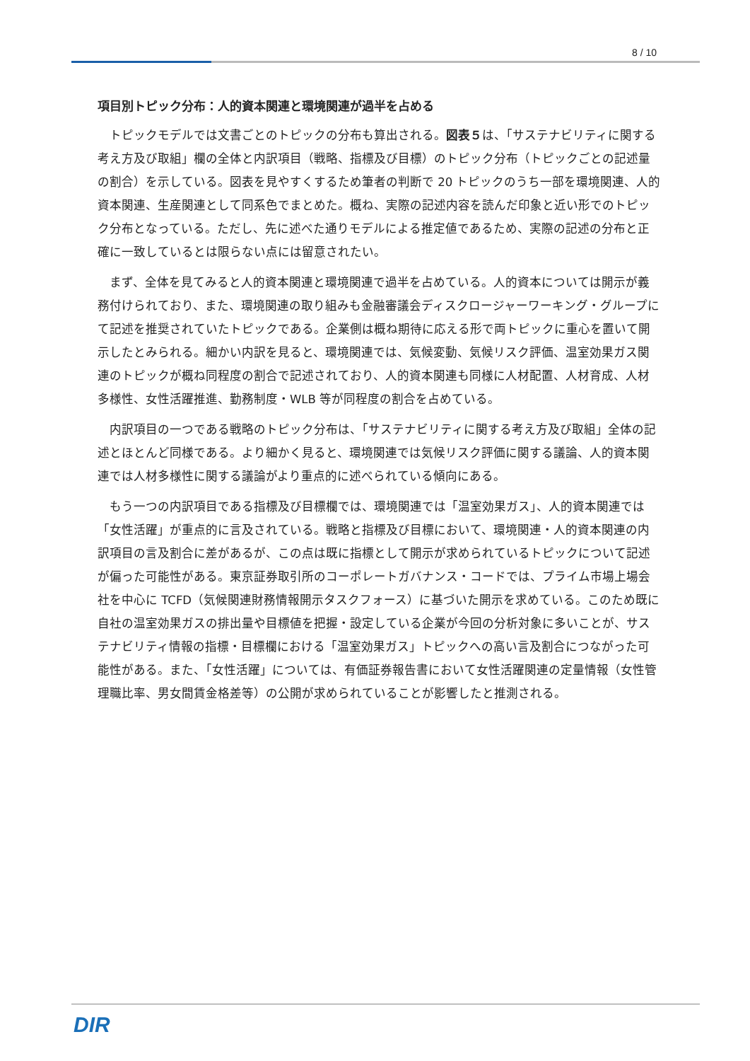8 / 10
項目別トピック分布：人的資本関連と環境関連が過半を占める
トピックモデルでは文書ごとのトピックの分布も算出される。図表５は、「サステナビリティに関する考え方及び取組」欄の全体と内訳項目（戦略、指標及び目標）のトピック分布（トピックごとの記述量の割合）を示している。図表を見やすくするため筆者の判断で 20 トピックのうち一部を環境関連、人的資本関連、生産関連として同系色でまとめた。概ね、実際の記述内容を読んだ印象と近い形でのトピック分布となっている。ただし、先に述べた通りモデルによる推定値であるため、実際の記述の分布と正確に一致しているとは限らない点には留意されたい。
まず、全体を見てみると人的資本関連と環境関連で過半を占めている。人的資本については開示が義務付けられており、また、環境関連の取り組みも金融審議会ディスクロージャーワーキング・グループにて記述を推奨されていたトピックである。企業側は概ね期待に応える形で両トピックに重心を置いて開示したとみられる。細かい内訳を見ると、環境関連では、気候変動、気候リスク評価、温室効果ガス関連のトピックが概ね同程度の割合で記述されており、人的資本関連も同様に人材配置、人材育成、人材多様性、女性活躍推進、勤務制度・WLB 等が同程度の割合を占めている。
内訳項目の一つである戦略のトピック分布は、「サステナビリティに関する考え方及び取組」全体の記述とほとんど同様である。より細かく見ると、環境関連では気候リスク評価に関する議論、人的資本関連では人材多様性に関する議論がより重点的に述べられている傾向にある。
もう一つの内訳項目である指標及び目標欄では、環境関連では「温室効果ガス」、人的資本関連では「女性活躍」が重点的に言及されている。戦略と指標及び目標において、環境関連・人的資本関連の内訳項目の言及割合に差があるが、この点は既に指標として開示が求められているトピックについて記述が偏った可能性がある。東京証券取引所のコーポレートガバナンス・コードでは、プライム市場上場会社を中心に TCFD（気候関連財務情報開示タスクフォース）に基づいた開示を求めている。このため既に自社の温室効果ガスの排出量や目標値を把握・設定している企業が今回の分析対象に多いことが、サステナビリティ情報の指標・目標欄における「温室効果ガス」トピックへの高い言及割合につながった可能性がある。また、「女性活躍」については、有価証券報告書において女性活躍関連の定量情報（女性管理職比率、男女間賃金格差等）の公開が求められていることが影響したと推測される。
DIR